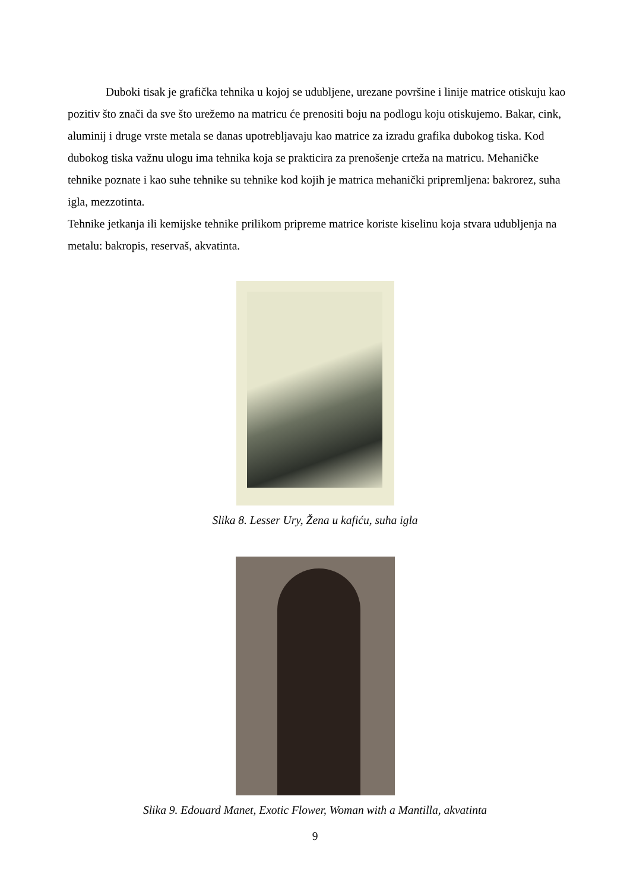Duboki tisak je grafička tehnika u kojoj se udubljene, urezane površine i linije matrice otiskuju kao pozitiv što znači da sve što urežemo na matricu će prenositi boju na podlogu koju otiskujemo. Bakar, cink, aluminij i druge vrste metala se danas upotrebljavaju kao matrice za izradu grafika dubokog tiska. Kod dubokog tiska važnu ulogu ima tehnika koja se prakticira za prenošenje crteža na matricu. Mehaničke tehnike poznate i kao suhe tehnike su tehnike kod kojih je matrica mehanički pripremljena: bakrorez, suha igla, mezzotinta.
Tehnike jetkanja ili kemijske tehnike prilikom pripreme matrice koriste kiselinu koja stvara udubljenja na metalu: bakropis, reservaš, akvatinta.
Slika 8. Lesser Ury, Žena u kafiću, suha igla
Slika 9. Edouard Manet, Exotic Flower, Woman with a Mantilla, akvatinta
9